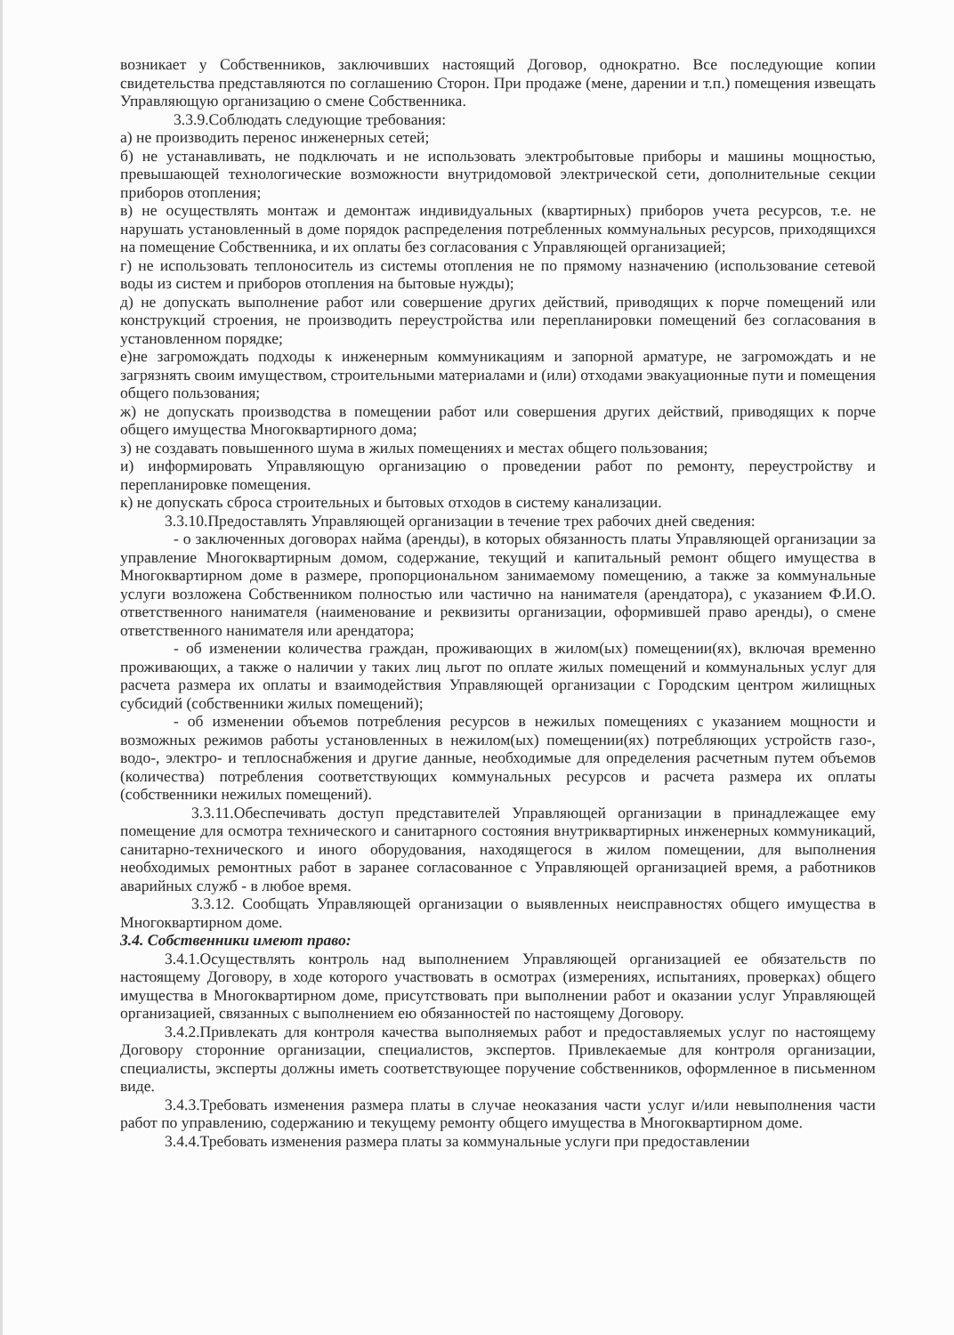возникает у Собственников, заключивших настоящий Договор, однократно. Все последующие копии свидетельства представляются по соглашению Сторон. При продаже (мене, дарении и т.п.) помещения извещать Управляющую организацию о смене Собственника.
3.3.9.Соблюдать следующие требования:
а) не производить перенос инженерных сетей;
б) не устанавливать, не подключать и не использовать электробытовые приборы и машины мощностью, превышающей технологические возможности внутридомовой электрической сети, дополнительные секции приборов отопления;
в) не осуществлять монтаж и демонтаж индивидуальных (квартирных) приборов учета ресурсов, т.е. не нарушать установленный в доме порядок распределения потребленных коммунальных ресурсов, приходящихся на помещение Собственника, и их оплаты без согласования с Управляющей организацией;
г) не использовать теплоноситель из системы отопления не по прямому назначению (использование сетевой воды из систем и приборов отопления на бытовые нужды);
д) не допускать выполнение работ или совершение других действий, приводящих к порче помещений или конструкций строения, не производить переустройства или перепланировки помещений без согласования в установленном порядке;
е)не загромождать подходы к инженерным коммуникациям и запорной арматуре, не загромождать и не загрязнять своим имуществом, строительными материалами и (или) отходами эвакуационные пути и помещения общего пользования;
ж) не допускать производства в помещении работ или совершения других действий, приводящих к порче общего имущества Многоквартирного дома;
з) не создавать повышенного шума в жилых помещениях и местах общего пользования;
и) информировать Управляющую организацию о проведении работ по ремонту, переустройству и перепланировке помещения.
к) не допускать сброса строительных и бытовых отходов в систему канализации.
3.3.10.Предоставлять Управляющей организации в течение трех рабочих дней сведения:
- о заключенных договорах найма (аренды), в которых обязанность платы Управляющей организации за управление Многоквартирным домом, содержание, текущий и капитальный ремонт общего имущества в Многоквартирном доме в размере, пропорциональном занимаемому помещению, а также за коммунальные услуги возложена Собственником полностью или частично на нанимателя (арендатора), с указанием Ф.И.О. ответственного нанимателя (наименование и реквизиты организации, оформившей право аренды), о смене ответственного нанимателя или арендатора;
- об изменении количества граждан, проживающих в жилом(ых) помещении(ях), включая временно проживающих, а также о наличии у таких лиц льгот по оплате жилых помещений и коммунальных услуг для расчета размера их оплаты и взаимодействия Управляющей организации с Городским центром жилищных субсидий (собственники жилых помещений);
- об изменении объемов потребления ресурсов в нежилых помещениях с указанием мощности и возможных режимов работы установленных в нежилом(ых) помещении(ях) потребляющих устройств газо-, водо-, электро- и теплоснабжения и другие данные, необходимые для определения расчетным путем объемов (количества) потребления соответствующих коммунальных ресурсов и расчета размера их оплаты (собственники нежилых помещений).
3.3.11.Обеспечивать доступ представителей Управляющей организации в принадлежащее ему помещение для осмотра технического и санитарного состояния внутриквартирных инженерных коммуникаций, санитарно-технического и иного оборудования, находящегося в жилом помещении, для выполнения необходимых ремонтных работ в заранее согласованное с Управляющей организацией время, а работников аварийных служб - в любое время.
3.3.12. Сообщать Управляющей организации о выявленных неисправностях общего имущества в Многоквартирном доме.
3.4. Собственники имеют право:
3.4.1.Осуществлять контроль над выполнением Управляющей организацией ее обязательств по настоящему Договору, в ходе которого участвовать в осмотрах (измерениях, испытаниях, проверках) общего имущества в Многоквартирном доме, присутствовать при выполнении работ и оказании услуг Управляющей организацией, связанных с выполнением ею обязанностей по настоящему Договору.
3.4.2.Привлекать для контроля качества выполняемых работ и предоставляемых услуг по настоящему Договору сторонние организации, специалистов, экспертов. Привлекаемые для контроля организации, специалисты, эксперты должны иметь соответствующее поручение собственников, оформленное в письменном виде.
3.4.3.Требовать изменения размера платы в случае неоказания части услуг и/или невыполнения части работ по управлению, содержанию и текущему ремонту общего имущества в Многоквартирном доме.
3.4.4.Требовать изменения размера платы за коммунальные услуги при предоставлении